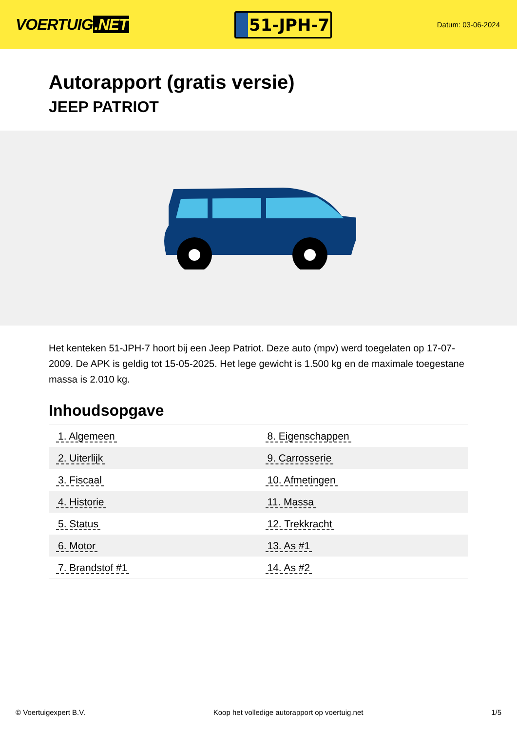VOERTUIG.NET
51-JPH-7
Datum: 03-06-2024
Autorapport (gratis versie)
JEEP PATRIOT
Het kenteken 51-JPH-7 hoort bij een Jeep Patriot. Deze auto (mpv) werd toegelaten op 17-07-2009. De APK is geldig tot 15-05-2025. Het lege gewicht is 1.500 kg en de maximale toegestane massa is 2.010 kg.
Inhoudsopgave
| 1. Algemeen | 8. Eigenschappen |
| 2. Uiterlijk | 9. Carrosserie |
| 3. Fiscaal | 10. Afmetingen |
| 4. Historie | 11. Massa |
| 5. Status | 12. Trekkracht |
| 6. Motor | 13. As #1 |
| 7. Brandstof #1 | 14. As #2 |
© Voertuigexpert B.V. Koop het volledige autorapport op voertuig.net
1/5